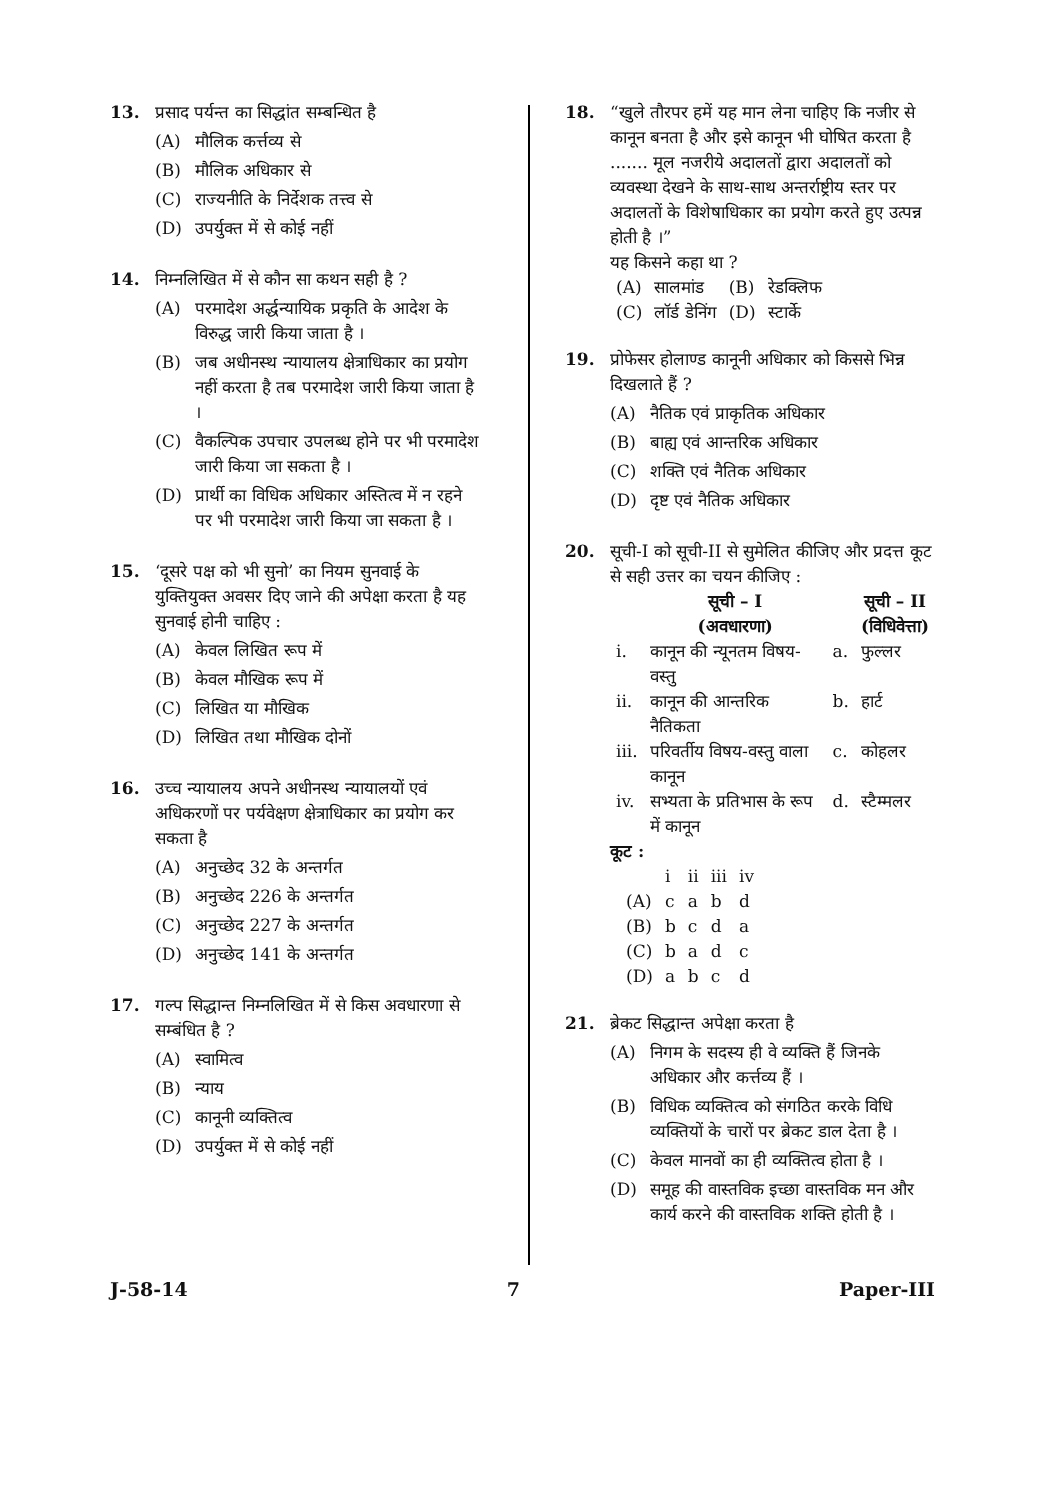13. प्रसाद पर्यन्त का सिद्धांत सम्बन्धित है
(A) मौलिक कर्त्तव्य से
(B) मौलिक अधिकार से
(C) राज्यनीति के निर्देशक तत्त्व से
(D) उपर्युक्त में से कोई नहीं
14. निम्नलिखित में से कौन सा कथन सही है ?
(A) परमादेश अर्द्धन्यायिक प्रकृति के आदेश के विरुद्ध जारी किया जाता है ।
(B) जब अधीनस्थ न्यायालय क्षेत्राधिकार का प्रयोग नहीं करता है तब परमादेश जारी किया जाता है ।
(C) वैकल्पिक उपचार उपलब्ध होने पर भी परमादेश जारी किया जा सकता है ।
(D) प्रार्थी का विधिक अधिकार अस्तित्व में न रहने पर भी परमादेश जारी किया जा सकता है ।
15. ‘दूसरे पक्ष को भी सुनो’ का नियम सुनवाई के युक्तियुक्त अवसर दिए जाने की अपेक्षा करता है यह सुनवाई होनी चाहिए :
(A) केवल लिखित रूप में
(B) केवल मौखिक रूप में
(C) लिखित या मौखिक
(D) लिखित तथा मौखिक दोनों
16. उच्च न्यायालय अपने अधीनस्थ न्यायालयों एवं अधिकरणों पर पर्यवेक्षण क्षेत्राधिकार का प्रयोग कर सकता है
(A) अनुच्छेद 32 के अन्तर्गत
(B) अनुच्छेद 226 के अन्तर्गत
(C) अनुच्छेद 227 के अन्तर्गत
(D) अनुच्छेद 141 के अन्तर्गत
17. गल्प सिद्धान्त निम्नलिखित में से किस अवधारणा से सम्बंधित है ?
(A) स्वामित्व
(B) न्याय
(C) कानूनी व्यक्तित्व
(D) उपर्युक्त में से कोई नहीं
18. “खुले तौरपर हमें यह मान लेना चाहिए कि नजीर से कानून बनता है और इसे कानून भी घोषित करता है ....... मूल नजरीये अदालतों द्वारा अदालतों को व्यवस्था देखने के साथ-साथ अन्तर्राष्ट्रीय स्तर पर अदालतों के विशेषाधिकार का प्रयोग करते हुए उत्पन्न होती है ।”
यह किसने कहा था ?
| (A) | सालमांड | (B) | रेडक्लिफ |
| (C) | लॉर्ड डेनिंग | (D) | स्टार्के |
19. प्रोफेसर होलाण्ड कानूनी अधिकार को किससे भिन्न दिखलाते हैं ?
(A) नैतिक एवं प्राकृतिक अधिकार
(B) बाह्य एवं आन्तरिक अधिकार
(C) शक्ति एवं नैतिक अधिकार
(D) दृष्ट एवं नैतिक अधिकार
20. सूची-I को सूची-II से सुमेलित कीजिए और प्रदत्त कूट से सही उत्तर का चयन कीजिए :
| | सूची – I (अवधारणा) | | सूची – II (विधिवेत्ता) |
| --- | --- | --- | --- |
| i. | कानून की न्यूनतम विषय-वस्तु | a. | फुल्लर |
| ii. | कानून की आन्तरिक नैतिकता | b. | हार्ट |
| iii. | परिवर्तीय विषय-वस्तु वाला कानून | c. | कोहलर |
| iv. | सभ्यता के प्रतिभास के रूप में कानून | d. | स्टैम्मलर |
कूट :
| | i | ii | iii | iv |
| (A) | c | a | b | d |
| (B) | b | c | d | a |
| (C) | b | a | d | c |
| (D) | a | b | c | d |
21. ब्रेकट सिद्धान्त अपेक्षा करता है
(A) निगम के सदस्य ही वे व्यक्ति हैं जिनके अधिकार और कर्त्तव्य हैं ।
(B) विधिक व्यक्तित्व को संगठित करके विधि व्यक्तियों के चारों पर ब्रेकट डाल देता है ।
(C) केवल मानवों का ही व्यक्तित्व होता है ।
(D) समूह की वास्तविक इच्छा वास्तविक मन और कार्य करने की वास्तविक शक्ति होती है ।
J-58-14 7 Paper-III